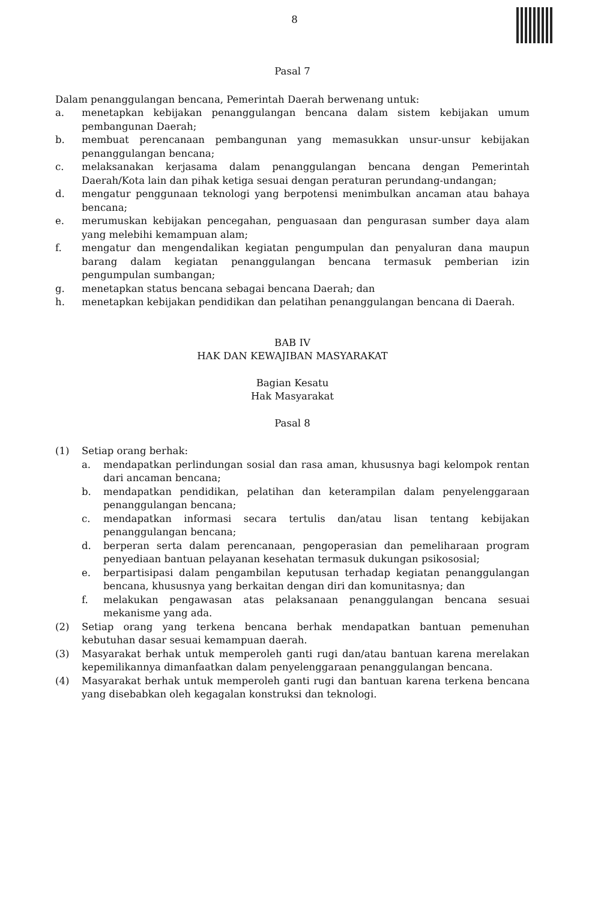8
Pasal 7
Dalam penanggulangan bencana, Pemerintah Daerah berwenang untuk:
a. menetapkan kebijakan penanggulangan bencana dalam sistem kebijakan umum pembangunan Daerah;
b. membuat perencanaan pembangunan yang memasukkan unsur-unsur kebijakan penanggulangan bencana;
c. melaksanakan kerjasama dalam penanggulangan bencana dengan Pemerintah Daerah/Kota lain dan pihak ketiga sesuai dengan peraturan perundang-undangan;
d. mengatur penggunaan teknologi yang berpotensi menimbulkan ancaman atau bahaya bencana;
e. merumuskan kebijakan pencegahan, penguasaan dan pengurasan sumber daya alam yang melebihi kemampuan alam;
f. mengatur dan mengendalikan kegiatan pengumpulan dan penyaluran dana maupun barang dalam kegiatan penanggulangan bencana termasuk pemberian izin pengumpulan sumbangan;
g. menetapkan status bencana sebagai bencana Daerah; dan
h. menetapkan kebijakan pendidikan dan pelatihan penanggulangan bencana di Daerah.
BAB IV
HAK DAN KEWAJIBAN MASYARAKAT
Bagian Kesatu
Hak Masyarakat
Pasal 8
(1) Setiap orang berhak:
a. mendapatkan perlindungan sosial dan rasa aman, khususnya bagi kelompok rentan dari ancaman bencana;
b. mendapatkan pendidikan, pelatihan dan keterampilan dalam penyelenggaraan penanggulangan bencana;
c. mendapatkan informasi secara tertulis dan/atau lisan tentang kebijakan penanggulangan bencana;
d. berperan serta dalam perencanaan, pengoperasian dan pemeliharaan program penyediaan bantuan pelayanan kesehatan termasuk dukungan psikososial;
e. berpartisipasi dalam pengambilan keputusan terhadap kegiatan penanggulangan bencana, khususnya yang berkaitan dengan diri dan komunitasnya; dan
f. melakukan pengawasan atas pelaksanaan penanggulangan bencana sesuai mekanisme yang ada.
(2) Setiap orang yang terkena bencana berhak mendapatkan bantuan pemenuhan kebutuhan dasar sesuai kemampuan daerah.
(3) Masyarakat berhak untuk memperoleh ganti rugi dan/atau bantuan karena merelakan kepemilikannya dimanfaatkan dalam penyelenggaraan penanggulangan bencana.
(4) Masyarakat berhak untuk memperoleh ganti rugi dan bantuan karena terkena bencana yang disebabkan oleh kegagalan konstruksi dan teknologi.